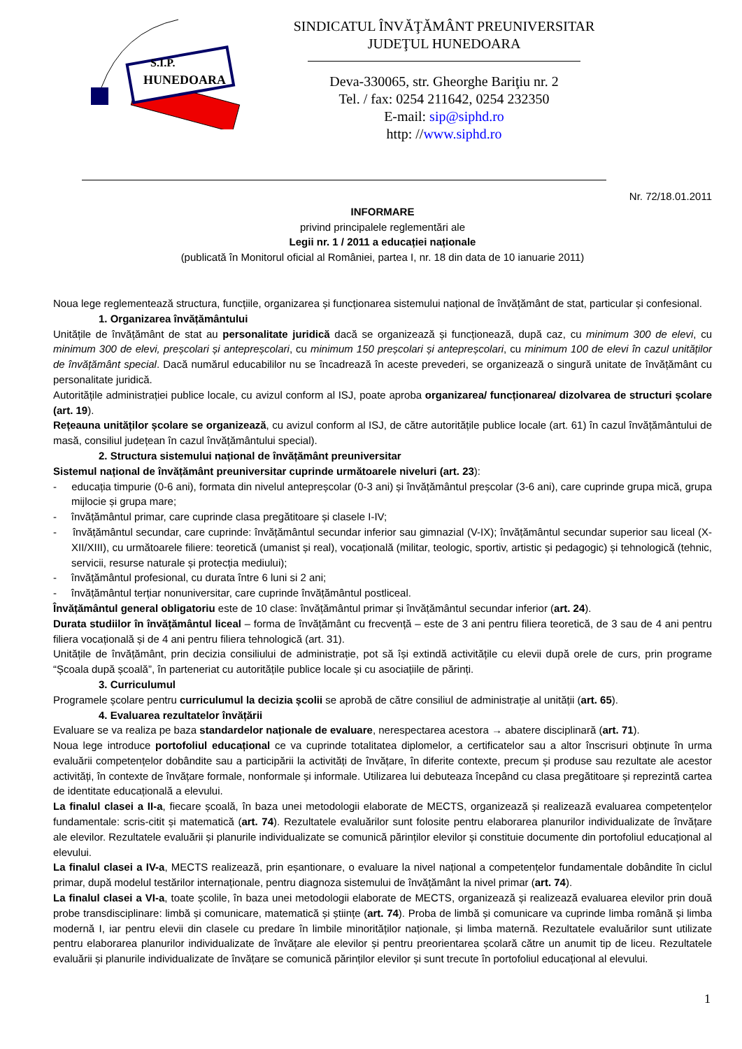S.I.P.
HUNEDOARA
SINDICATUL ÎNVĂŢĂMÂNT PREUNIVERSITAR
JUDEŢUL HUNEDOARA
Deva-330065, str. Gheorghe Bariţiu nr. 2
Tel. / fax: 0254 211642, 0254 232350
E-mail: sip@siphd.ro
http: //www.siphd.ro
Nr. 72/18.01.2011
INFORMARE
privind principalele reglementări ale
Legii nr. 1 / 2011 a educației naționale
(publicată în Monitorul oficial al României, partea I, nr. 18 din data de 10 ianuarie 2011)
Noua lege reglementează structura, funcțiile, organizarea și funcționarea sistemului național de învățământ de stat, particular și confesional.
1. Organizarea învățământului
Unitățile de învățământ de stat au personalitate juridică dacă se organizează și funcționează, după caz, cu minimum 300 de elevi, cu minimum 300 de elevi, preșcolari și antepreșcolari, cu minimum 150 preșcolari și antepreșcolari, cu minimum 100 de elevi în cazul unităților de învățământ special. Dacă numărul educabililor nu se încadrează în aceste prevederi, se organizează o singură unitate de învățământ cu personalitate juridică.
Autoritățile administrației publice locale, cu avizul conform al ISJ, poate aproba organizarea/ funcționarea/ dizolvarea de structuri școlare (art. 19).
Rețeauna unităților școlare se organizează, cu avizul conform al ISJ, de către autoritățile publice locale (art. 61) în cazul învățământului de masă, consiliul județean în cazul învățământului special).
2. Structura sistemului național de învățământ preuniversitar
Sistemul național de învățământ preuniversitar cuprinde următoarele niveluri (art. 23):
- educația timpurie (0-6 ani), formata din nivelul antepreșcolar (0-3 ani) și învățământul preșcolar (3-6 ani), care cuprinde grupa mică, grupa mijlocie și grupa mare;
- învățământul primar, care cuprinde clasa pregătitoare și clasele I-IV;
- învățământul secundar, care cuprinde: învățământul secundar inferior sau gimnazial (V-IX); învățământul secundar superior sau liceal (X-XII/XIII), cu următoarele filiere: teoretică (umanist și real), vocațională (militar, teologic, sportiv, artistic și pedagogic) și tehnologică (tehnic, servicii, resurse naturale și protecția mediului);
- învățământul profesional, cu durata între 6 luni si 2 ani;
- învățământul terțiar nonuniversitar, care cuprinde învățământul postliceal.
Învățământul general obligatoriu este de 10 clase: învățământul primar și învățământul secundar inferior (art. 24).
Durata studiilor în învățământul liceal – forma de învățământ cu frecvență – este de 3 ani pentru filiera teoretică, de 3 sau de 4 ani pentru filiera vocațională și de 4 ani pentru filiera tehnologică (art. 31).
Unitățile de învățământ, prin decizia consiliului de administrație, pot să își extindă activitățile cu elevii după orele de curs, prin programe “Școala după școală”, în parteneriat cu autoritățile publice locale și cu asociațiile de părinți.
3. Curriculumul
Programele școlare pentru curriculumul la decizia școlii se aprobă de către consiliul de administrație al unității (art. 65).
4. Evaluarea rezultatelor învățării
Evaluare se va realiza pe baza standardelor naționale de evaluare, nerespectarea acestora → abatere disciplinară (art. 71).
Noua lege introduce portofoliul educațional ce va cuprinde totalitatea diplomelor, a certificatelor sau a altor înscrisuri obținute în urma evaluării competențelor dobândite sau a participării la activități de învățare, în diferite contexte, precum și produse sau rezultate ale acestor activități, în contexte de învățare formale, nonformale și informale. Utilizarea lui debuteaza începând cu clasa pregătitoare și reprezintă cartea de identitate educațională a elevului.
La finalul clasei a II-a, fiecare școală, în baza unei metodologii elaborate de MECTS, organizează și realizează evaluarea competențelor fundamentale: scris-citit și matematică (art. 74). Rezultatele evaluărilor sunt folosite pentru elaborarea planurilor individualizate de învățare ale elevilor. Rezultatele evaluării și planurile individualizate se comunică părinților elevilor și constituie documente din portofoliul educațional al elevului.
La finalul clasei a IV-a, MECTS realizează, prin eșantionare, o evaluare la nivel național a competențelor fundamentale dobândite în ciclul primar, după modelul testărilor internaționale, pentru diagnoza sistemului de învățământ la nivel primar (art. 74).
La finalul clasei a VI-a, toate școlile, în baza unei metodologii elaborate de MECTS, organizează și realizează evaluarea elevilor prin două probe transdisciplinare: limbă și comunicare, matematică și științe (art. 74). Proba de limbă și comunicare va cuprinde limba română și limba modernă I, iar pentru elevii din clasele cu predare în limbile minorităților naționale, și limba maternă. Rezultatele evaluărilor sunt utilizate pentru elaborarea planurilor individualizate de învățare ale elevilor și pentru preorientarea școlară către un anumit tip de liceu. Rezultatele evaluării și planurile individualizate de învățare se comunică părinților elevilor și sunt trecute în portofoliul educațional al elevului.
1